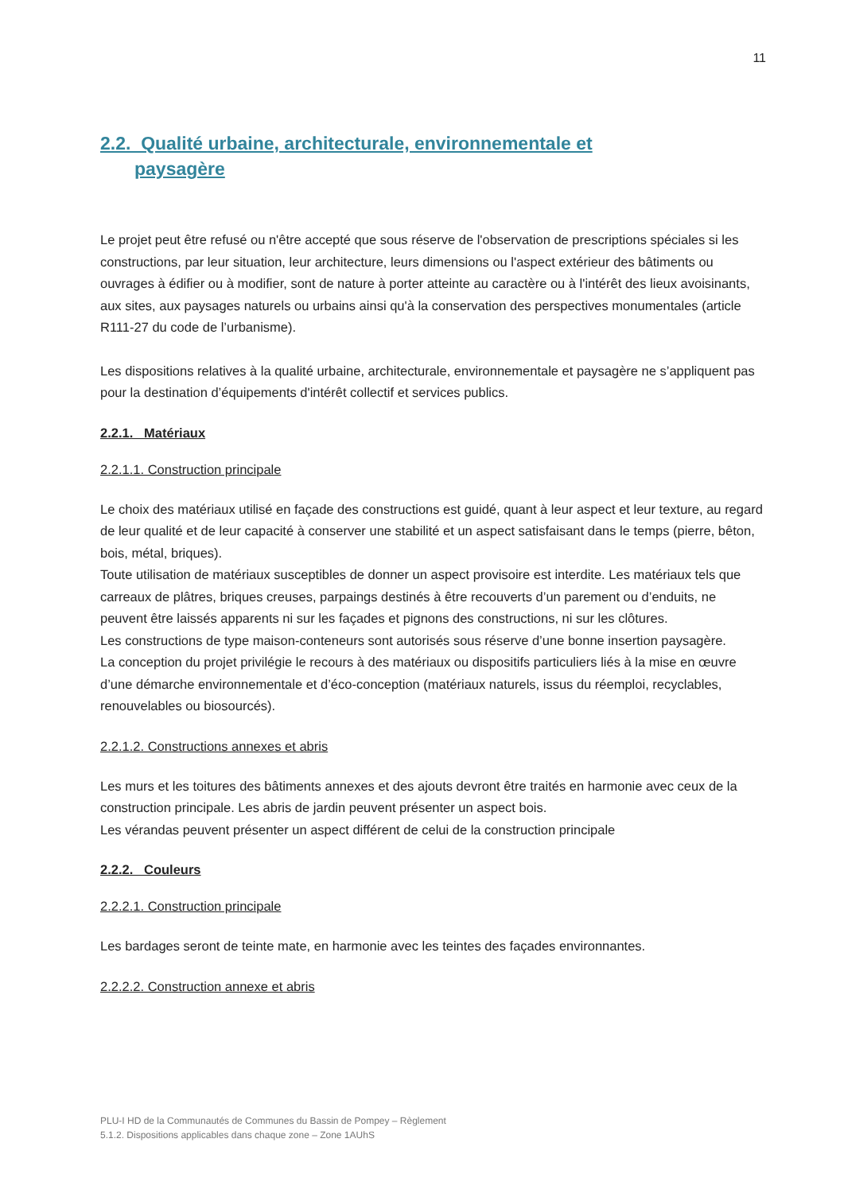11
2.2. Qualité urbaine, architecturale, environnementale et
paysagère
Le projet peut être refusé ou n'être accepté que sous réserve de l'observation de prescriptions spéciales si les constructions, par leur situation, leur architecture, leurs dimensions ou l'aspect extérieur des bâtiments ou ouvrages à édifier ou à modifier, sont de nature à porter atteinte au caractère ou à l'intérêt des lieux avoisinants, aux sites, aux paysages naturels ou urbains ainsi qu'à la conservation des perspectives monumentales (article R111-27 du code de l’urbanisme).
Les dispositions relatives à la qualité urbaine, architecturale, environnementale et paysagère ne s’appliquent pas pour la destination d’équipements d'intérêt collectif et services publics.
2.2.1. Matériaux
2.2.1.1. Construction principale
Le choix des matériaux utilisé en façade des constructions est guidé, quant à leur aspect et leur texture, au regard de leur qualité et de leur capacité à conserver une stabilité et un aspect satisfaisant dans le temps (pierre, bêton, bois, métal, briques).
Toute utilisation de matériaux susceptibles de donner un aspect provisoire est interdite. Les matériaux tels que carreaux de plâtres, briques creuses, parpaings destinés à être recouverts d’un parement ou d’enduits, ne peuvent être laissés apparents ni sur les façades et pignons des constructions, ni sur les clôtures.
Les constructions de type maison-conteneurs sont autorisés sous réserve d’une bonne insertion paysagère.
La conception du projet privilégie le recours à des matériaux ou dispositifs particuliers liés à la mise en œuvre d’une démarche environnementale et d’éco-conception (matériaux naturels, issus du réemploi, recyclables, renouvelables ou biosourcés).
2.2.1.2. Constructions annexes et abris
Les murs et les toitures des bâtiments annexes et des ajouts devront être traités en harmonie avec ceux de la construction principale. Les abris de jardin peuvent présenter un aspect bois.
Les vérandas peuvent présenter un aspect différent de celui de la construction principale
2.2.2. Couleurs
2.2.2.1. Construction principale
Les bardages seront de teinte mate, en harmonie avec les teintes des façades environnantes.
2.2.2.2. Construction annexe et abris
PLU-I HD de la Communautés de Communes du Bassin de Pompey – Règlement
5.1.2. Dispositions applicables dans chaque zone – Zone 1AUhS